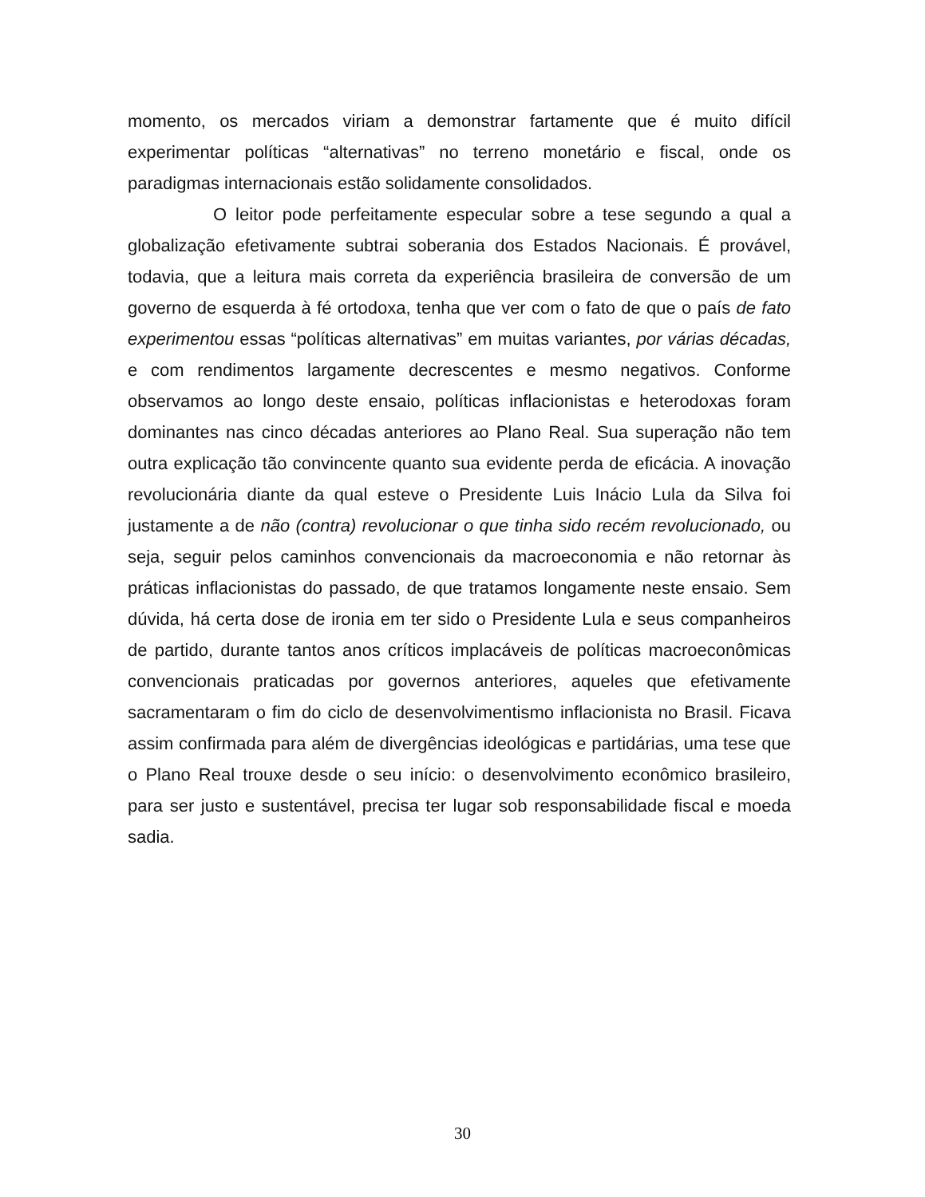momento, os mercados viriam a demonstrar fartamente que é muito difícil experimentar políticas “alternativas” no terreno monetário e fiscal, onde os paradigmas internacionais estão solidamente consolidados.
O leitor pode perfeitamente especular sobre a tese segundo a qual a globalização efetivamente subtrai soberania dos Estados Nacionais. É provável, todavia, que a leitura mais correta da experiência brasileira de conversão de um governo de esquerda à fé ortodoxa, tenha que ver com o fato de que o país de fato experimentou essas “políticas alternativas” em muitas variantes, por várias décadas, e com rendimentos largamente decrescentes e mesmo negativos. Conforme observamos ao longo deste ensaio, políticas inflacionistas e heterodoxas foram dominantes nas cinco décadas anteriores ao Plano Real. Sua superação não tem outra explicação tão convincente quanto sua evidente perda de eficácia. A inovação revolucionária diante da qual esteve o Presidente Luis Inácio Lula da Silva foi justamente a de não (contra) revolucionar o que tinha sido recém revolucionado, ou seja, seguir pelos caminhos convencionais da macroeconomia e não retornar às práticas inflacionistas do passado, de que tratamos longamente neste ensaio. Sem dúvida, há certa dose de ironia em ter sido o Presidente Lula e seus companheiros de partido, durante tantos anos críticos implacáveis de políticas macroeconômicas convencionais praticadas por governos anteriores, aqueles que efetivamente sacramentaram o fim do ciclo de desenvolvimentismo inflacionista no Brasil. Ficava assim confirmada para além de divergências ideológicas e partidárias, uma tese que o Plano Real trouxe desde o seu início: o desenvolvimento econômico brasileiro, para ser justo e sustentável, precisa ter lugar sob responsabilidade fiscal e moeda sadia.
30